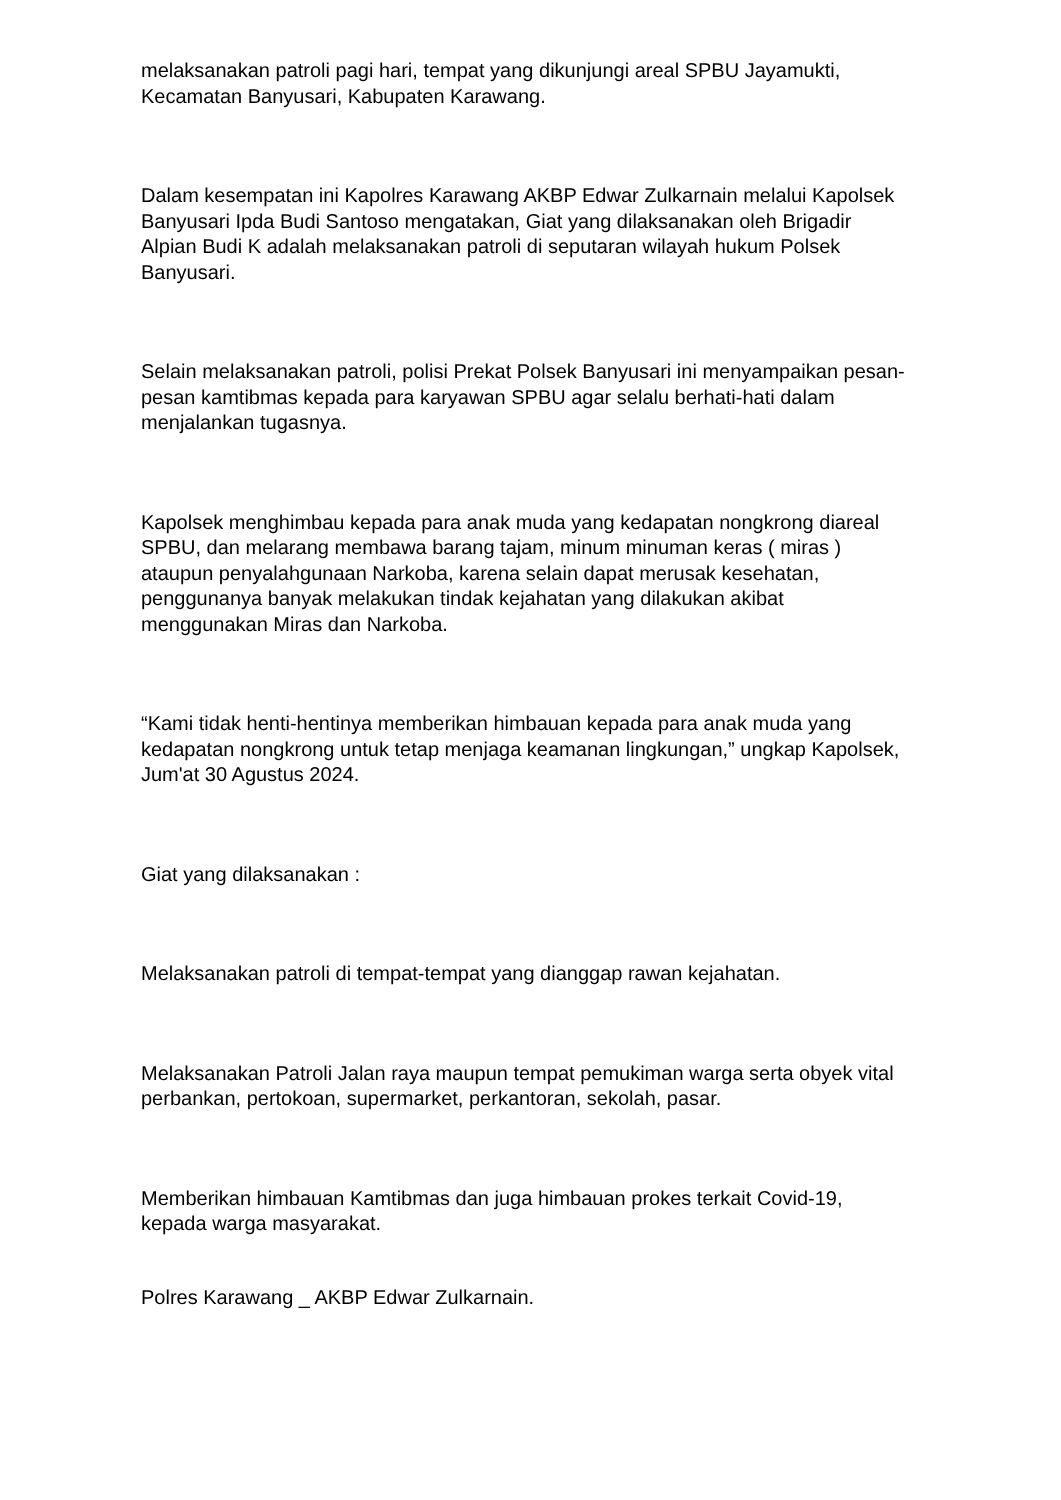melaksanakan patroli pagi hari, tempat yang dikunjungi areal SPBU Jayamukti, Kecamatan Banyusari, Kabupaten Karawang.
Dalam kesempatan ini Kapolres Karawang AKBP Edwar Zulkarnain melalui Kapolsek Banyusari Ipda Budi Santoso mengatakan, Giat yang dilaksanakan oleh Brigadir Alpian Budi K adalah melaksanakan patroli di seputaran wilayah hukum Polsek Banyusari.
Selain melaksanakan patroli, polisi Prekat Polsek Banyusari ini menyampaikan pesan-pesan kamtibmas kepada para karyawan SPBU agar selalu berhati-hati dalam menjalankan tugasnya.
Kapolsek menghimbau kepada para anak muda yang kedapatan nongkrong diareal SPBU, dan melarang membawa barang tajam, minum minuman keras ( miras ) ataupun penyalahgunaan Narkoba, karena selain dapat merusak kesehatan, penggunanya banyak melakukan tindak kejahatan yang dilakukan akibat menggunakan Miras dan Narkoba.
“Kami tidak henti-hentinya memberikan himbauan kepada para anak muda yang kedapatan nongkrong untuk tetap menjaga keamanan lingkungan,” ungkap Kapolsek, Jum'at 30 Agustus 2024.
Giat yang dilaksanakan :
Melaksanakan patroli di tempat-tempat yang dianggap rawan kejahatan.
Melaksanakan Patroli Jalan raya maupun tempat pemukiman warga serta obyek vital perbankan, pertokoan, supermarket, perkantoran, sekolah, pasar.
Memberikan himbauan Kamtibmas dan juga himbauan prokes terkait Covid-19, kepada warga masyarakat.
Polres Karawang _ AKBP Edwar Zulkarnain.